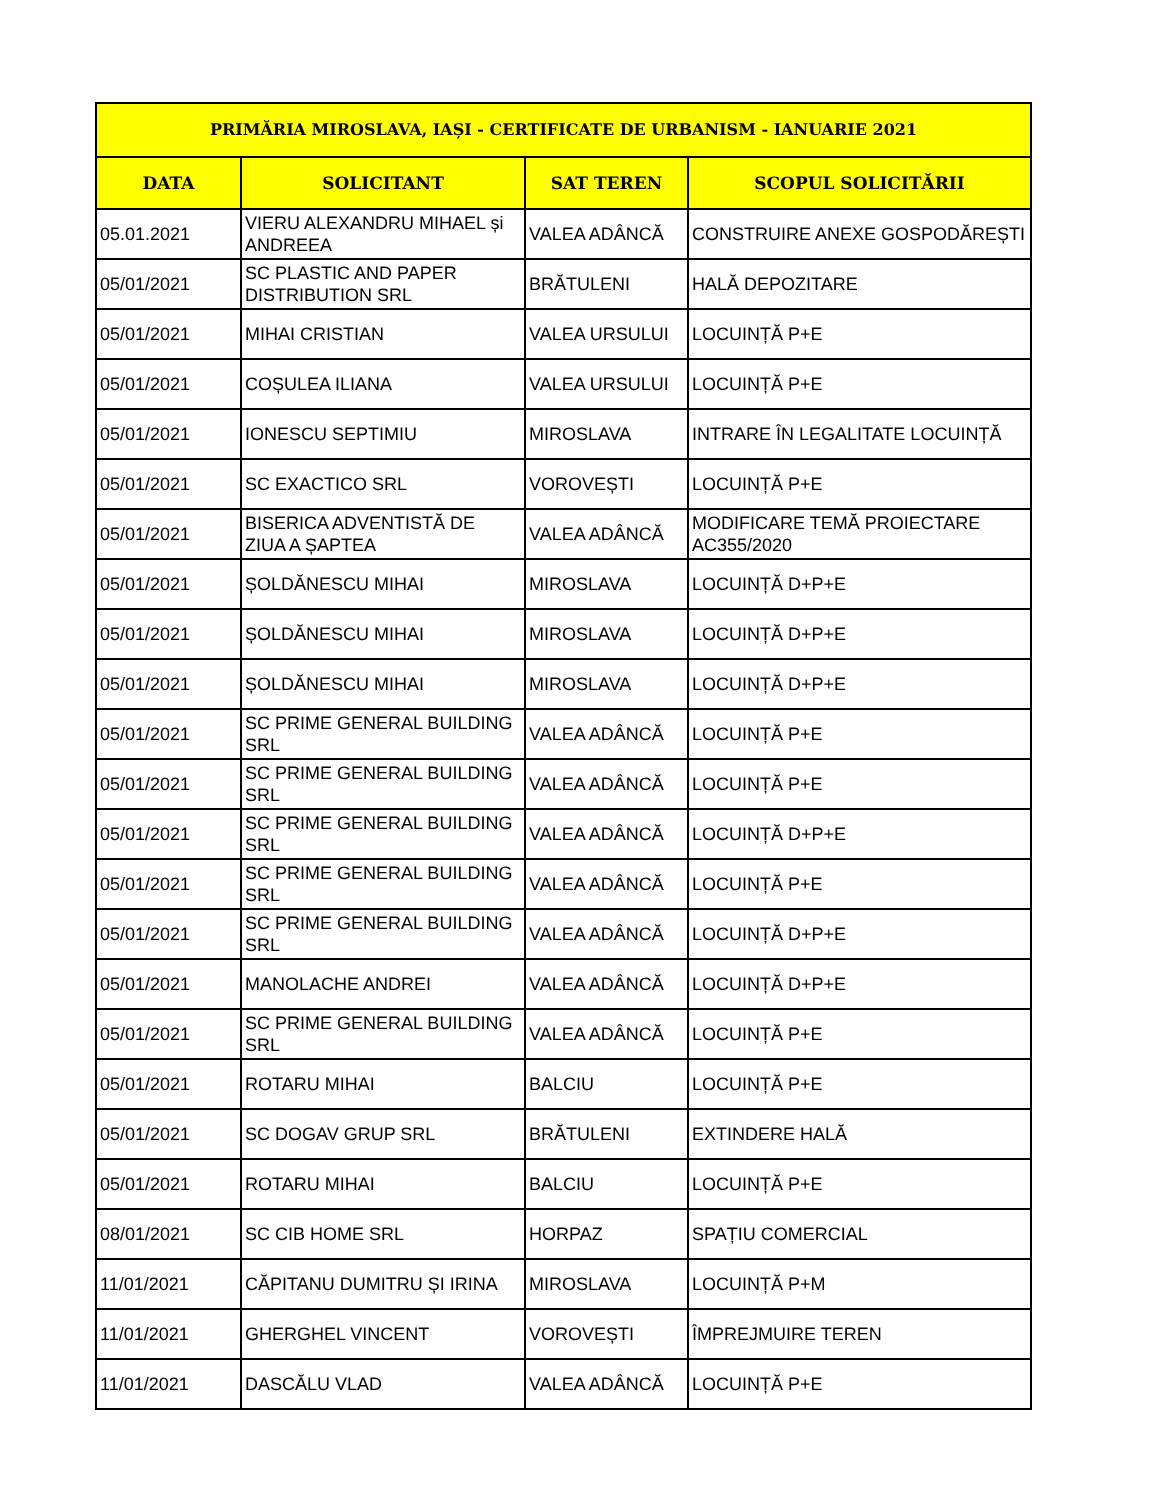| PRIMĂRIA MIROSLAVA, IAȘI - CERTIFICATE DE URBANISM - IANUARIE 2021 | | | |
| --- | --- | --- | --- |
| DATA | SOLICITANT | SAT TEREN | SCOPUL SOLICITĂRII |
| 05.01.2021 | VIERU ALEXANDRU MIHAEL și ANDREEA | VALEA ADÂNCĂ | CONSTRUIRE ANEXE GOSPODĂREȘTI |
| 05/01/2021 | SC PLASTIC AND PAPER DISTRIBUTION SRL | BRĂTULENI | HALĂ DEPOZITARE |
| 05/01/2021 | MIHAI CRISTIAN | VALEA URSULUI | LOCUINȚĂ P+E |
| 05/01/2021 | COȘULEA ILIANA | VALEA URSULUI | LOCUINȚĂ P+E |
| 05/01/2021 | IONESCU SEPTIMIU | MIROSLAVA | INTRARE ÎN LEGALITATE LOCUINȚĂ |
| 05/01/2021 | SC EXACTICO SRL | VOROVEȘTI | LOCUINȚĂ P+E |
| 05/01/2021 | BISERICA ADVENTISTĂ DE ZIUA A ȘAPTEA | VALEA ADÂNCĂ | MODIFICARE TEMĂ PROIECTARE AC355/2020 |
| 05/01/2021 | ȘOLDĂNESCU MIHAI | MIROSLAVA | LOCUINȚĂ D+P+E |
| 05/01/2021 | ȘOLDĂNESCU MIHAI | MIROSLAVA | LOCUINȚĂ D+P+E |
| 05/01/2021 | ȘOLDĂNESCU MIHAI | MIROSLAVA | LOCUINȚĂ D+P+E |
| 05/01/2021 | SC PRIME GENERAL BUILDING SRL | VALEA ADÂNCĂ | LOCUINȚĂ P+E |
| 05/01/2021 | SC PRIME GENERAL BUILDING SRL | VALEA ADÂNCĂ | LOCUINȚĂ P+E |
| 05/01/2021 | SC PRIME GENERAL BUILDING SRL | VALEA ADÂNCĂ | LOCUINȚĂ D+P+E |
| 05/01/2021 | SC PRIME GENERAL BUILDING SRL | VALEA ADÂNCĂ | LOCUINȚĂ P+E |
| 05/01/2021 | SC PRIME GENERAL BUILDING SRL | VALEA ADÂNCĂ | LOCUINȚĂ D+P+E |
| 05/01/2021 | MANOLACHE ANDREI | VALEA ADÂNCĂ | LOCUINȚĂ D+P+E |
| 05/01/2021 | SC PRIME GENERAL BUILDING SRL | VALEA ADÂNCĂ | LOCUINȚĂ P+E |
| 05/01/2021 | ROTARU MIHAI | BALCIU | LOCUINȚĂ P+E |
| 05/01/2021 | SC DOGAV GRUP SRL | BRĂTULENI | EXTINDERE HALĂ |
| 05/01/2021 | ROTARU MIHAI | BALCIU | LOCUINȚĂ P+E |
| 08/01/2021 | SC CIB HOME SRL | HORPAZ | SPAȚIU COMERCIAL |
| 11/01/2021 | CĂPITANU DUMITRU ȘI IRINA | MIROSLAVA | LOCUINȚĂ P+M |
| 11/01/2021 | GHERGHEL VINCENT | VOROVEȘTI | ÎMPREJMUIRE TEREN |
| 11/01/2021 | DASCĂLU VLAD | VALEA ADÂNCĂ | LOCUINȚĂ P+E |